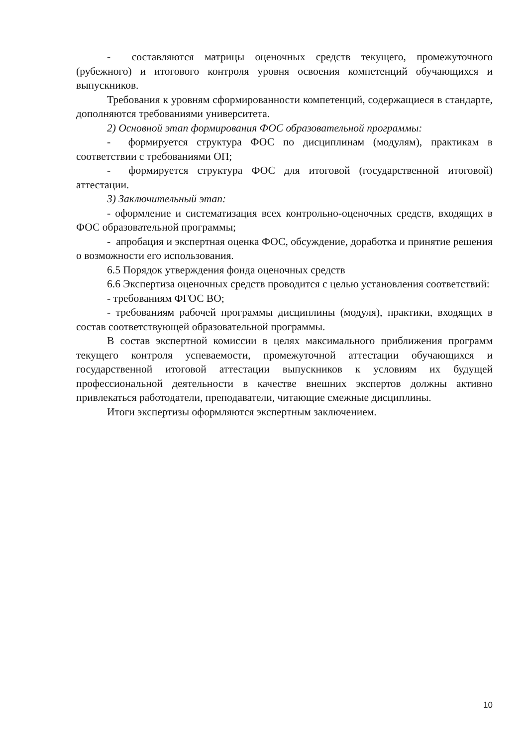- составляются матрицы оценочных средств текущего, промежуточного (рубежного) и итогового контроля уровня освоения компетенций обучающихся и выпускников.
Требования к уровням сформированности компетенций, содержащиеся в стандарте, дополняются требованиями университета.
2) Основной этап формирования ФОС образовательной программы:
- формируется структура ФОС по дисциплинам (модулям), практикам в соответствии с требованиями ОП;
- формируется структура ФОС для итоговой (государственной итоговой) аттестации.
3) Заключительный этап:
- оформление и систематизация всех контрольно-оценочных средств, входящих в ФОС образовательной программы;
- апробация и экспертная оценка ФОС, обсуждение, доработка и принятие решения о возможности его использования.
6.5 Порядок утверждения фонда оценочных средств
6.6 Экспертиза оценочных средств проводится с целью установления соответствий:
- требованиям ФГОС ВО;
- требованиям рабочей программы дисциплины (модуля), практики, входящих в состав соответствующей образовательной программы.
В состав экспертной комиссии в целях максимального приближения программ текущего контроля успеваемости, промежуточной аттестации обучающихся и государственной итоговой аттестации выпускников к условиям их будущей профессиональной деятельности в качестве внешних экспертов должны активно привлекаться работодатели, преподаватели, читающие смежные дисциплины.
Итоги экспертизы оформляются экспертным заключением.
10